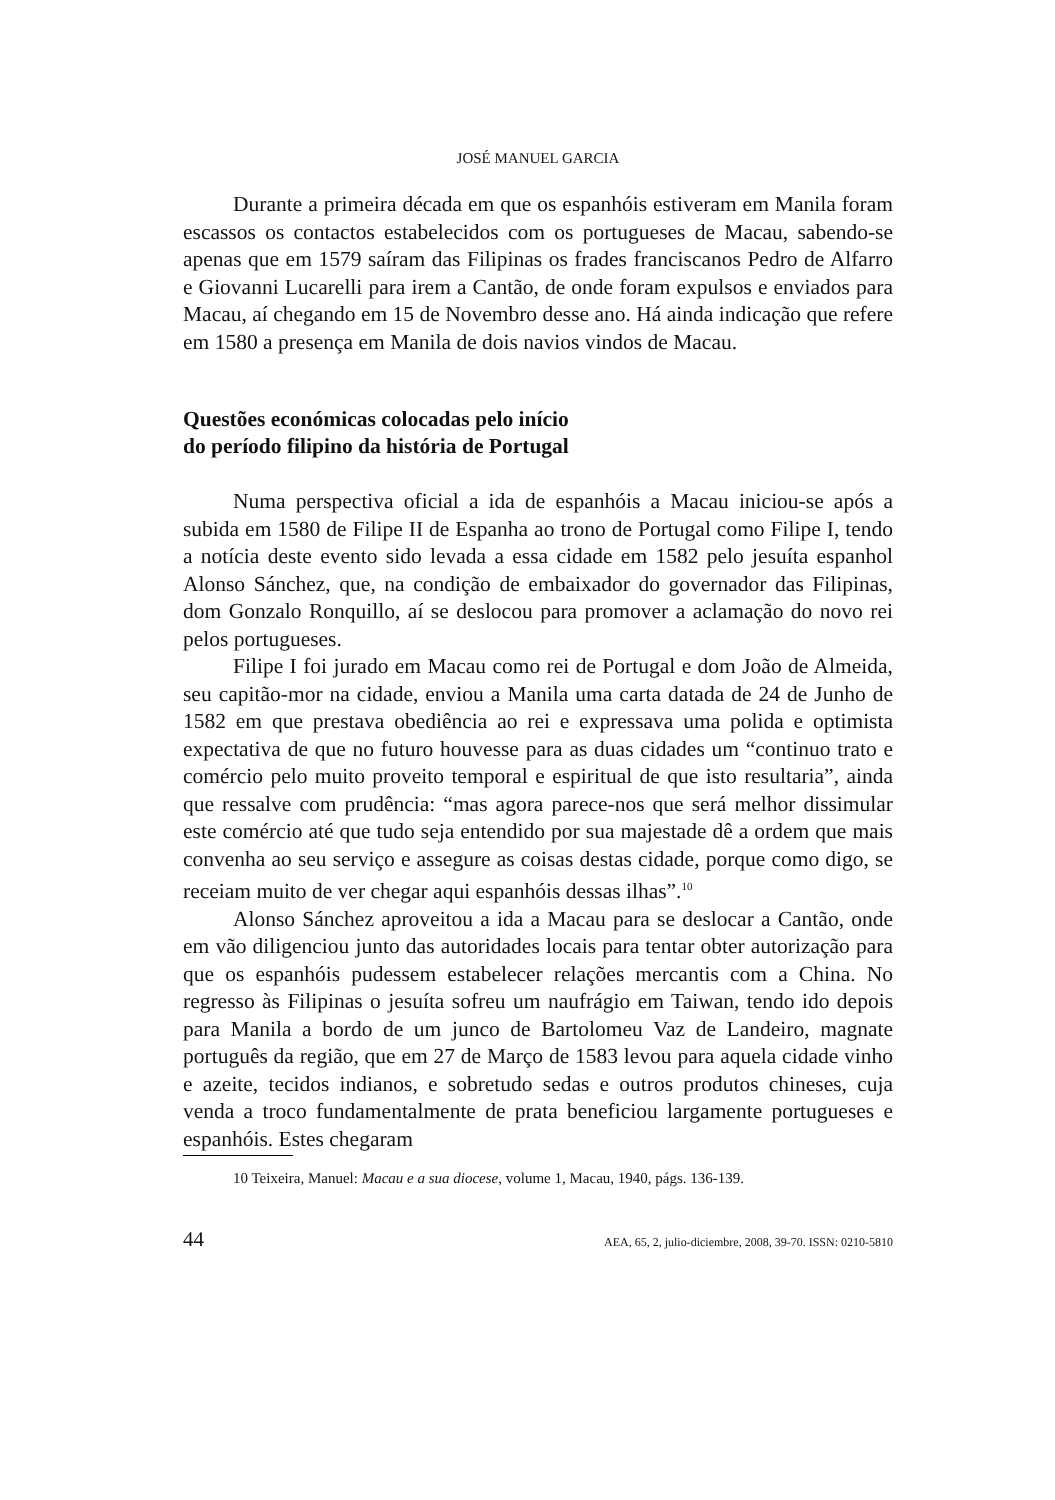JOSÉ MANUEL GARCIA
Durante a primeira década em que os espanhóis estiveram em Manila foram escassos os contactos estabelecidos com os portugueses de Macau, sabendo-se apenas que em 1579 saíram das Filipinas os frades franciscanos Pedro de Alfarro e Giovanni Lucarelli para irem a Cantão, de onde foram expulsos e enviados para Macau, aí chegando em 15 de Novembro desse ano. Há ainda indicação que refere em 1580 a presença em Manila de dois navios vindos de Macau.
Questões económicas colocadas pelo início
do período filipino da história de Portugal
Numa perspectiva oficial a ida de espanhóis a Macau iniciou-se após a subida em 1580 de Filipe II de Espanha ao trono de Portugal como Filipe I, tendo a notícia deste evento sido levada a essa cidade em 1582 pelo jesuíta espanhol Alonso Sánchez, que, na condição de embaixador do governador das Filipinas, dom Gonzalo Ronquillo, aí se deslocou para promover a aclamação do novo rei pelos portugueses.
Filipe I foi jurado em Macau como rei de Portugal e dom João de Almeida, seu capitão-mor na cidade, enviou a Manila uma carta datada de 24 de Junho de 1582 em que prestava obediência ao rei e expressava uma polida e optimista expectativa de que no futuro houvesse para as duas cidades um “continuo trato e comércio pelo muito proveito temporal e espiritual de que isto resultaria”, ainda que ressalve com prudência: “mas agora parece-nos que será melhor dissimular este comércio até que tudo seja entendido por sua majestade dê a ordem que mais convenha ao seu serviço e assegure as coisas destas cidade, porque como digo, se receiam muito de ver chegar aqui espanhóis dessas ilhas”.<sup>10</sup>
Alonso Sánchez aproveitou a ida a Macau para se deslocar a Cantão, onde em vão diligenciou junto das autoridades locais para tentar obter autorização para que os espanhóis pudessem estabelecer relações mercantis com a China. No regresso às Filipinas o jesuíta sofreu um naufrágio em Taiwan, tendo ido depois para Manila a bordo de um junco de Bartolomeu Vaz de Landeiro, magnate português da região, que em 27 de Março de 1583 levou para aquela cidade vinho e azeite, tecidos indianos, e sobretudo sedas e outros produtos chineses, cuja venda a troco fundamentalmente de prata beneficiou largamente portugueses e espanhóis. Estes chegaram
10 Teixeira, Manuel: Macau e a sua diocese, volume 1, Macau, 1940, págs. 136-139.
44 AEA, 65, 2, julio-diciembre, 2008, 39-70. ISSN: 0210-5810